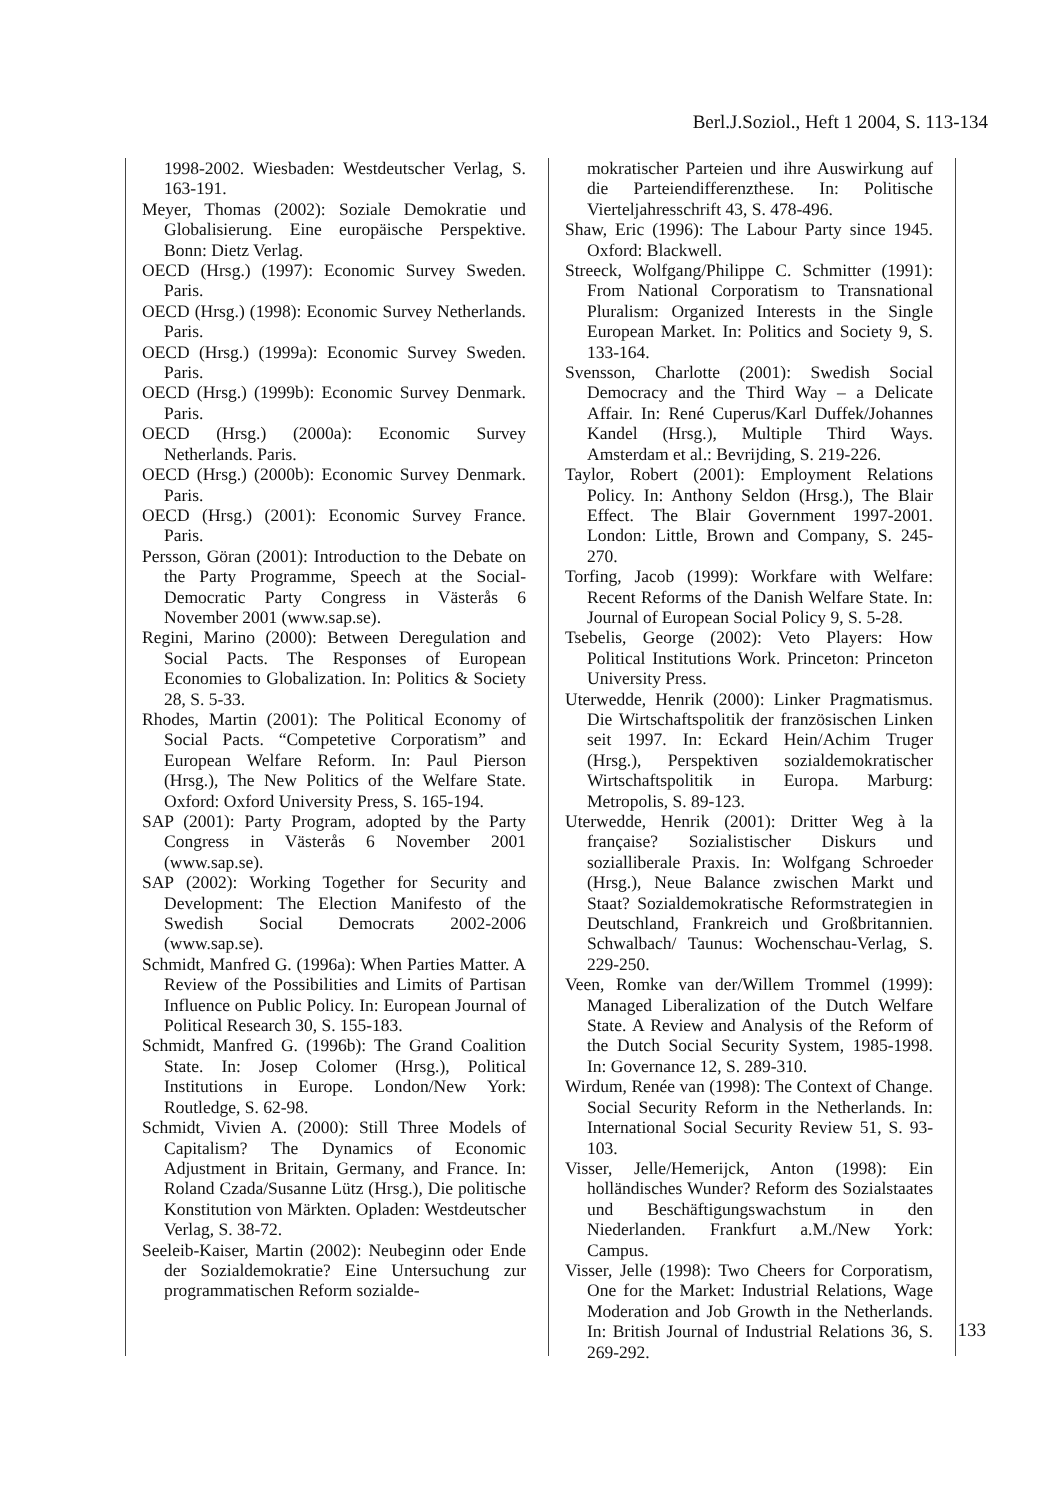Berl.J.Soziol., Heft 1 2004, S. 113-134
1998-2002. Wiesbaden: Westdeutscher Verlag, S. 163-191.
Meyer, Thomas (2002): Soziale Demokratie und Globalisierung. Eine europäische Perspektive. Bonn: Dietz Verlag.
OECD (Hrsg.) (1997): Economic Survey Sweden. Paris.
OECD (Hrsg.) (1998): Economic Survey Netherlands. Paris.
OECD (Hrsg.) (1999a): Economic Survey Sweden. Paris.
OECD (Hrsg.) (1999b): Economic Survey Denmark. Paris.
OECD (Hrsg.) (2000a): Economic Survey Netherlands. Paris.
OECD (Hrsg.) (2000b): Economic Survey Denmark. Paris.
OECD (Hrsg.) (2001): Economic Survey France. Paris.
Persson, Göran (2001): Introduction to the Debate on the Party Programme, Speech at the Social-Democratic Party Congress in Västerås 6 November 2001 (www.sap.se).
Regini, Marino (2000): Between Deregulation and Social Pacts. The Responses of European Economies to Globalization. In: Politics & Society 28, S. 5-33.
Rhodes, Martin (2001): The Political Economy of Social Pacts. “Competetive Corporatism” and European Welfare Reform. In: Paul Pierson (Hrsg.), The New Politics of the Welfare State. Oxford: Oxford University Press, S. 165-194.
SAP (2001): Party Program, adopted by the Party Congress in Västerås 6 November 2001 (www.sap.se).
SAP (2002): Working Together for Security and Development: The Election Manifesto of the Swedish Social Democrats 2002-2006 (www.sap.se).
Schmidt, Manfred G. (1996a): When Parties Matter. A Review of the Possibilities and Limits of Partisan Influence on Public Policy. In: European Journal of Political Research 30, S. 155-183.
Schmidt, Manfred G. (1996b): The Grand Coalition State. In: Josep Colomer (Hrsg.), Political Institutions in Europe. London/New York: Routledge, S. 62-98.
Schmidt, Vivien A. (2000): Still Three Models of Capitalism? The Dynamics of Economic Adjustment in Britain, Germany, and France. In: Roland Czada/Susanne Lütz (Hrsg.), Die politische Konstitution von Märkten. Opladen: Westdeutscher Verlag, S. 38-72.
Seeleib-Kaiser, Martin (2002): Neubeginn oder Ende der Sozialdemokratie? Eine Untersuchung zur programmatischen Reform sozialde-
mokratischer Parteien und ihre Auswirkung auf die Parteiendifferenzthese. In: Politische Vierteljahresschrift 43, S. 478-496.
Shaw, Eric (1996): The Labour Party since 1945. Oxford: Blackwell.
Streeck, Wolfgang/Philippe C. Schmitter (1991): From National Corporatism to Transnational Pluralism: Organized Interests in the Single European Market. In: Politics and Society 9, S. 133-164.
Svensson, Charlotte (2001): Swedish Social Democracy and the Third Way – a Delicate Affair. In: René Cuperus/Karl Duffek/Johannes Kandel (Hrsg.), Multiple Third Ways. Amsterdam et al.: Bevrijding, S. 219-226.
Taylor, Robert (2001): Employment Relations Policy. In: Anthony Seldon (Hrsg.), The Blair Effect. The Blair Government 1997-2001. London: Little, Brown and Company, S. 245-270.
Torfing, Jacob (1999): Workfare with Welfare: Recent Reforms of the Danish Welfare State. In: Journal of European Social Policy 9, S. 5-28.
Tsebelis, George (2002): Veto Players: How Political Institutions Work. Princeton: Princeton University Press.
Uterwedde, Henrik (2000): Linker Pragmatismus. Die Wirtschaftspolitik der französischen Linken seit 1997. In: Eckard Hein/Achim Truger (Hrsg.), Perspektiven sozialdemokratischer Wirtschaftspolitik in Europa. Marburg: Metropolis, S. 89-123.
Uterwedde, Henrik (2001): Dritter Weg à la française? Sozialistischer Diskurs und sozialliberale Praxis. In: Wolfgang Schroeder (Hrsg.), Neue Balance zwischen Markt und Staat? Sozialdemokratische Reformstrategien in Deutschland, Frankreich und Großbritannien. Schwalbach/ Taunus: Wochenschau-Verlag, S. 229-250.
Veen, Romke van der/Willem Trommel (1999): Managed Liberalization of the Dutch Welfare State. A Review and Analysis of the Reform of the Dutch Social Security System, 1985-1998. In: Governance 12, S. 289-310.
Wirdum, Renée van (1998): The Context of Change. Social Security Reform in the Netherlands. In: International Social Security Review 51, S. 93-103.
Visser, Jelle/Hemerijck, Anton (1998): Ein holländisches Wunder? Reform des Sozialstaates und Beschäftigungswachstum in den Niederlanden. Frankfurt a.M./New York: Campus.
Visser, Jelle (1998): Two Cheers for Corporatism, One for the Market: Industrial Relations, Wage Moderation and Job Growth in the Netherlands. In: British Journal of Industrial Relations 36, S. 269-292.
133